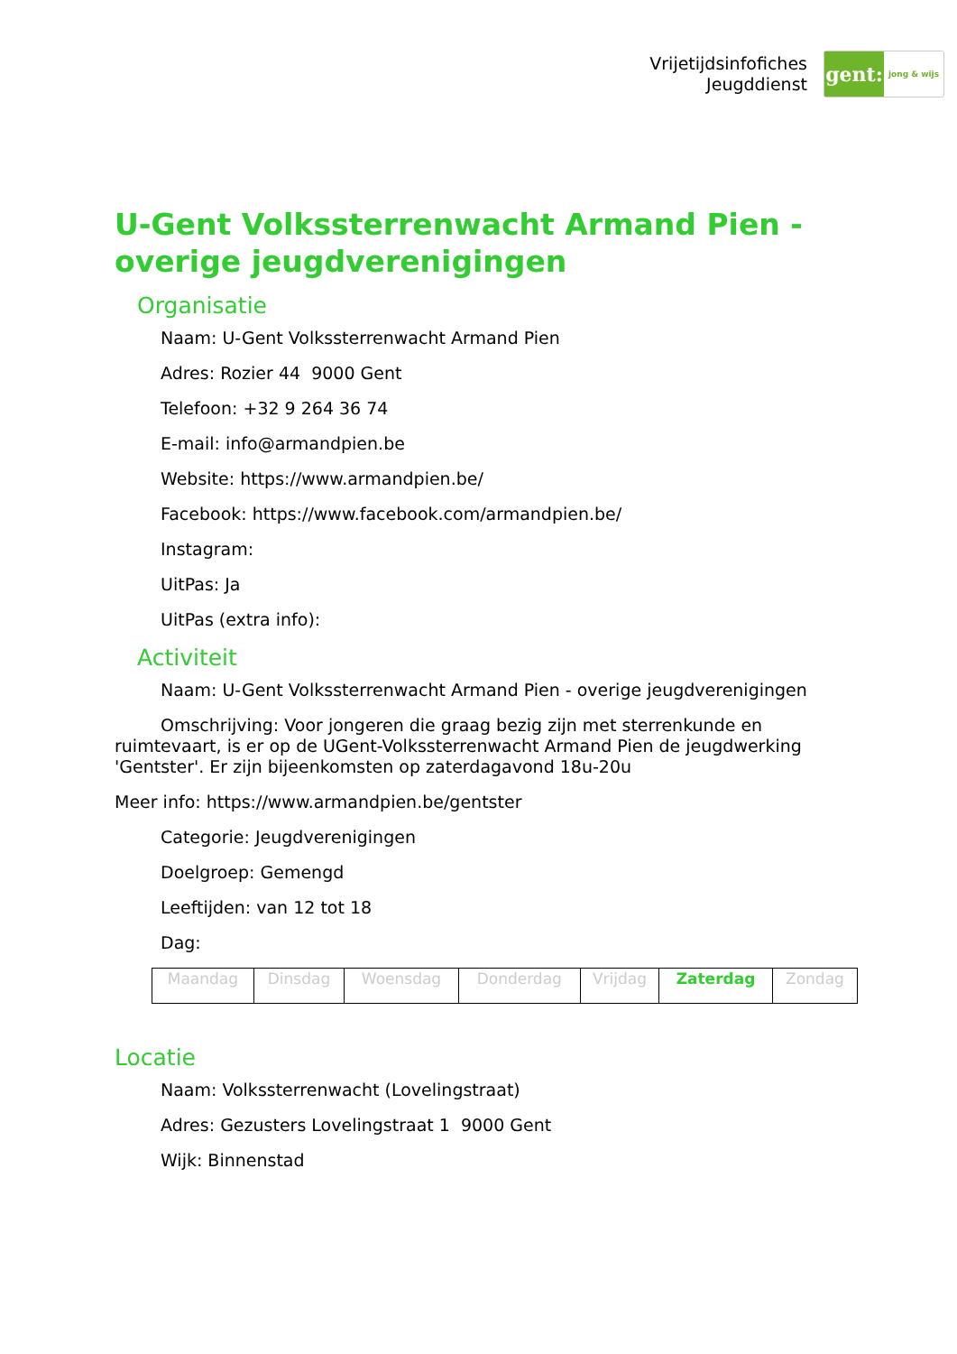Vrijetijdsinfofiches
Jeugddienst
gent:
jong & wijs
U-Gent Volkssterrenwacht Armand Pien - overige jeugdverenigingen
Organisatie
Naam: U-Gent Volkssterrenwacht Armand Pien
Adres: Rozier 44 9000 Gent
Telefoon: +32 9 264 36 74
E-mail: info@armandpien.be
Website: https://www.armandpien.be/
Facebook: https://www.facebook.com/armandpien.be/
Instagram:
UitPas: Ja
UitPas (extra info):
Activiteit
Naam: U-Gent Volkssterrenwacht Armand Pien - overige jeugdverenigingen
Omschrijving: Voor jongeren die graag bezig zijn met sterrenkunde en ruimtevaart, is er op de UGent-Volkssterrenwacht Armand Pien de jeugdwerking 'Gentster'. Er zijn bijeenkomsten op zaterdagavond 18u-20u
Meer info: https://www.armandpien.be/gentster
Categorie: Jeugdverenigingen
Doelgroep: Gemengd
Leeftijden: van 12 tot 18
Dag:
| Maandag | Dinsdag | Woensdag | Donderdag | Vrijdag | Zaterdag | Zondag |
Locatie
Naam: Volkssterrenwacht (Lovelingstraat)
Adres: Gezusters Lovelingstraat 1 9000 Gent
Wijk: Binnenstad